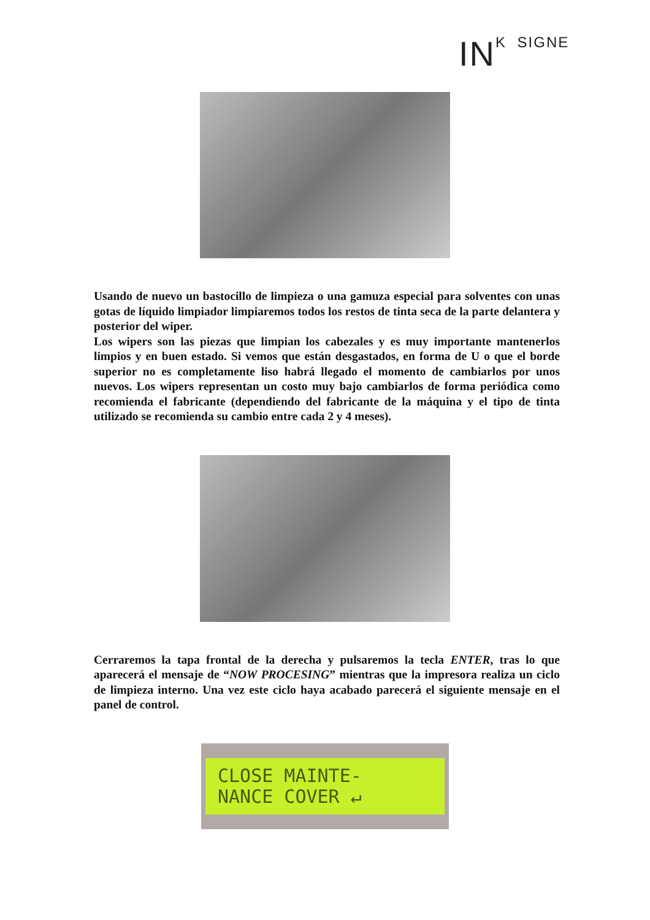INK SIGNE
Usando de nuevo un bastocillo de limpieza o una gamuza especial para solventes con unas gotas de líquido limpiador limpiaremos todos los restos de tinta seca de la parte delantera y posterior del wiper.
Los wipers son las piezas que limpian los cabezales y es muy importante mantenerlos limpios y en buen estado. Si vemos que están desgastados, en forma de U o que el borde superior no es completamente liso habrá llegado el momento de cambiarlos por unos nuevos. Los wipers representan un costo muy bajo cambiarlos de forma periódica como recomienda el fabricante (dependiendo del fabricante de la máquina y el tipo de tinta utilizado se recomienda su cambio entre cada 2 y 4 meses).
Cerraremos la tapa frontal de la derecha y pulsaremos la tecla ENTER, tras lo que aparecerá el mensaje de “NOW PROCESING” mientras que la impresora realiza un ciclo de limpieza interno. Una vez este ciclo haya acabado parecerá el siguiente mensaje en el panel de control.
CLOSE MAINTE-
NANCE COVER ↵